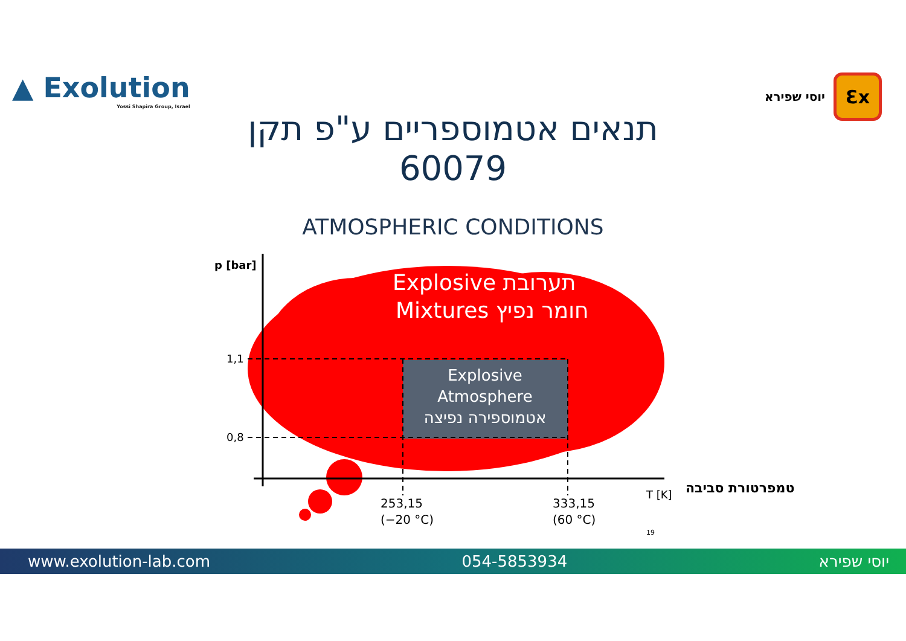▲ Exolution
Yossi Shapira Group, Israel
יוסי שפירא
Ɛx
תנאים אטמוספריים ע"פ תקן
60079
ATMOSPHERIC CONDITIONS
p [bar]
1,1
0,8
Explosive תערובת
Mixtures חומר נפיץ
Explosive
Atmosphere
אטמוספירה נפיצה
253,15
(−20 °C)
333,15
(60 °C)
T [K]
19
טמפרטורת סביבה
www.exolution-lab.com 054-5853934 יוסי שפירא